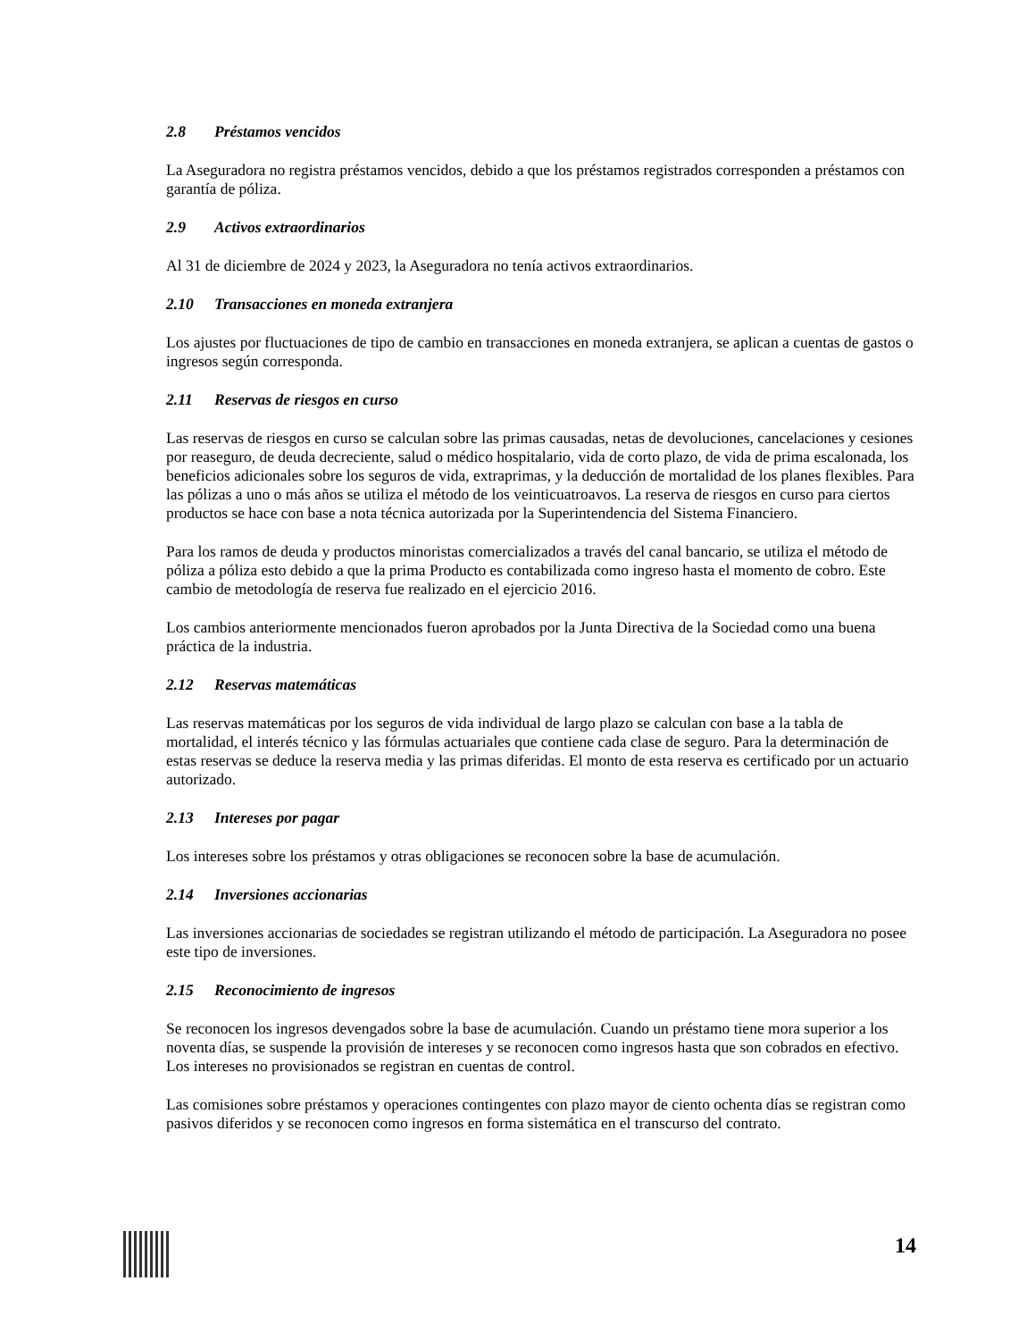2.8 Préstamos vencidos
La Aseguradora no registra préstamos vencidos, debido a que los préstamos registrados corresponden a préstamos con garantía de póliza.
2.9 Activos extraordinarios
Al 31 de diciembre de 2024 y 2023, la Aseguradora no tenía activos extraordinarios.
2.10 Transacciones en moneda extranjera
Los ajustes por fluctuaciones de tipo de cambio en transacciones en moneda extranjera, se aplican a cuentas de gastos o ingresos según corresponda.
2.11 Reservas de riesgos en curso
Las reservas de riesgos en curso se calculan sobre las primas causadas, netas de devoluciones, cancelaciones y cesiones por reaseguro, de deuda decreciente, salud o médico hospitalario, vida de corto plazo, de vida de prima escalonada, los beneficios adicionales sobre los seguros de vida, extraprimas, y la deducción de mortalidad de los planes flexibles. Para las pólizas a uno o más años se utiliza el método de los veinticuatroavos. La reserva de riesgos en curso para ciertos productos se hace con base a nota técnica autorizada por la Superintendencia del Sistema Financiero.
Para los ramos de deuda y productos minoristas comercializados a través del canal bancario, se utiliza el método de póliza a póliza esto debido a que la prima Producto es contabilizada como ingreso hasta el momento de cobro. Este cambio de metodología de reserva fue realizado en el ejercicio 2016.
Los cambios anteriormente mencionados fueron aprobados por la Junta Directiva de la Sociedad como una buena práctica de la industria.
2.12 Reservas matemáticas
Las reservas matemáticas por los seguros de vida individual de largo plazo se calculan con base a la tabla de mortalidad, el interés técnico y las fórmulas actuariales que contiene cada clase de seguro. Para la determinación de estas reservas se deduce la reserva media y las primas diferidas. El monto de esta reserva es certificado por un actuario autorizado.
2.13 Intereses por pagar
Los intereses sobre los préstamos y otras obligaciones se reconocen sobre la base de acumulación.
2.14 Inversiones accionarias
Las inversiones accionarias de sociedades se registran utilizando el método de participación. La Aseguradora no posee este tipo de inversiones.
2.15 Reconocimiento de ingresos
Se reconocen los ingresos devengados sobre la base de acumulación. Cuando un préstamo tiene mora superior a los noventa días, se suspende la provisión de intereses y se reconocen como ingresos hasta que son cobrados en efectivo. Los intereses no provisionados se registran en cuentas de control.
Las comisiones sobre préstamos y operaciones contingentes con plazo mayor de ciento ochenta días se registran como pasivos diferidos y se reconocen como ingresos en forma sistemática en el transcurso del contrato.
14